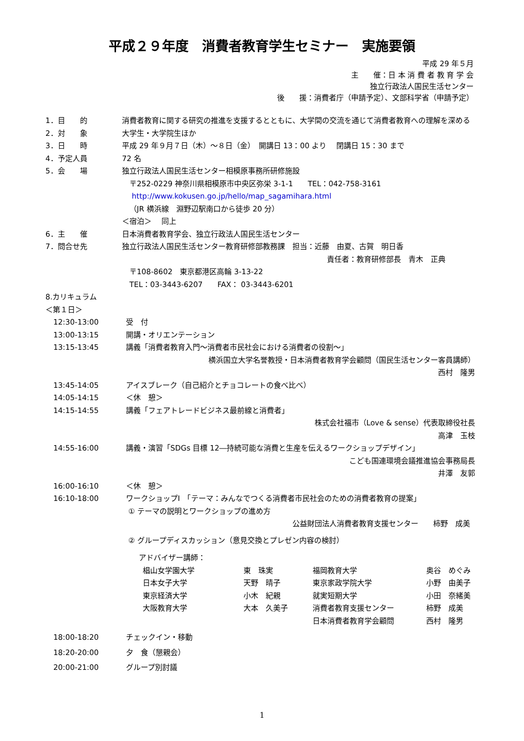平成２９年度　消費者教育学生セミナー　実施要領
平成 29 年５月
主　　催：日 本 消 費 者 教 育 学 会
独立行政法人国民生活センター
後　　援：消費者庁（申請予定）、文部科学省（申請予定）
| 1．目 的 | 消費者教育に関する研究の推進を支援するとともに、大学間の交流を通じて消費者教育への理解を深める |
| 2．対 象 | 大学生・大学院生ほか |
| 3．日 時 | 平成 29 年９月７日（木）～８日（金） 開講日 13：00 より 閉講日 15：30 まで |
| 4．予定人員 | 72 名 |
| 5．会 場 | 独立行政法人国民生活センター相模原事務所研修施設 〒252-0229 神奈川県相模原市中央区弥栄 3-1-1 TEL：042-758-3161 http://www.kokusen.go.jp/hello/map_sagamihara.html （JR 横浜線 淵野辺駅南口から徒歩 20 分） ＜宿泊＞ 同上 |
| 6．主 催 | 日本消費者教育学会、独立行政法人国民生活センター |
| 7．問合せ先 | 独立行政法人国民生活センター教育研修部教務課 担当：近藤 由夏、古賀 明日香 責任者：教育研修部長 青木 正典 〒108-8602 東京都港区高輪 3-13-22 TEL：03-3443-6207 FAX： 03-3443-6201 |
8.カリキュラム
＜第１日＞
| 12:30-13:00 | 受 付 |
| 13:00-13:15 | 開講・オリエンテーション |
| 13:15-13:45 | 講義「消費者教育入門～消費者市民社会における消費者の役割～」 横浜国立大学名誉教授・日本消費者教育学会顧問（国民生活センター客員講師） 西村 隆男 |
| 13:45-14:05 | アイスブレーク（自己紹介とチョコレートの食べ比べ） |
| 14:05-14:15 | ＜休 憩＞ |
| 14:15-14:55 | 講義「フェアトレードビジネス最前線と消費者」 株式会社福市（Love & sense）代表取締役社長 高津 玉枝 |
| 14:55-16:00 | 講義・演習「SDGs 目標 12―持続可能な消費と生産を伝えるワークショップデザイン」 こども国連環境会議推進協会事務局長 井澤 友郭 |
| 16:00-16:10 | ＜休 憩＞ |
| 16:10-18:00 | ワークショップⅠ 「テーマ：みんなでつくる消費者市民社会のための消費者教育の提案」 ① テーマの説明とワークショップの進め方 公益財団法人消費者教育支援センター 柿野 成美 ② グループディスカッション（意見交換とプレゼン内容の検討） アドバイザー講師： / 椙山女学園大学 / 東 珠実 / 福岡教育大学 / 奥谷 めぐみ / / 日本女子大学 / 天野 晴子 / 東京家政学院大学 / 小野 由美子 / / 東京経済大学 / 小木 紀親 / 就実短期大学 / 小田 奈緒美 / / 大阪教育大学 / 大本 久美子 / 消費者教育支援センター / 柿野 成美 / / / / 日本消費者教育学会顧問 / 西村 隆男 / |
| 18:00-18:20 | チェックイン・移動 |
| 18:20-20:00 | 夕 食（懇親会） |
| 20:00-21:00 | グループ別討議 |
1